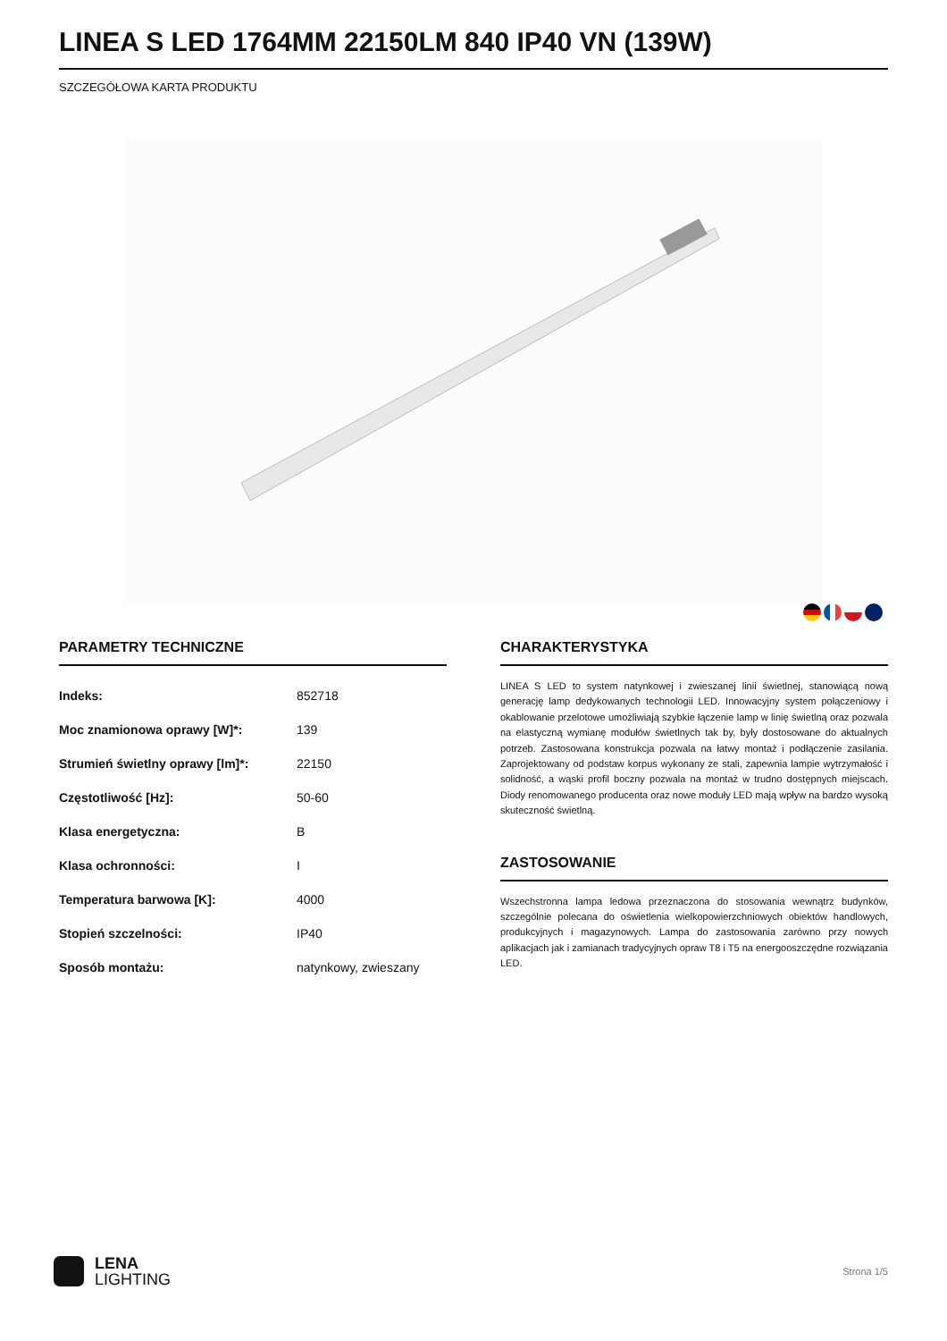LINEA S LED 1764MM 22150LM 840 IP40 VN (139W)
SZCZEGÓŁOWA KARTA PRODUKTU
PARAMETRY TECHNICZNE
| Indeks: | 852718 |
| Moc znamionowa oprawy [W]*: | 139 |
| Strumień świetlny oprawy [lm]*: | 22150 |
| Częstotliwość [Hz]: | 50-60 |
| Klasa energetyczna: | B |
| Klasa ochronności: | I |
| Temperatura barwowa [K]: | 4000 |
| Stopień szczelności: | IP40 |
| Sposób montażu: | natynkowy, zwieszany |
CHARAKTERYSTYKA
LINEA S LED to system natynkowej i zwieszanej linii świetlnej, stanowiącą nową generację lamp dedykowanych technologii LED. Innowacyjny system połączeniowy i okablowanie przelotowe umożliwiają szybkie łączenie lamp w linię świetlną oraz pozwala na elastyczną wymianę modułów świetlnych tak by, były dostosowane do aktualnych potrzeb. Zastosowana konstrukcja pozwala na łatwy montaż i podłączenie zasilania. Zaprojektowany od podstaw korpus wykonany ze stali, zapewnia lampie wytrzymałość i solidność, a wąski profil boczny pozwala na montaż w trudno dostępnych miejscach. Diody renomowanego producenta oraz nowe moduły LED mają wpływ na bardzo wysoką skuteczność świetlną.
ZASTOSOWANIE
Wszechstronna lampa ledowa przeznaczona do stosowania wewnątrz budynków, szczególnie polecana do oświetlenia wielkopowierzchniowych obiektów handlowych, produkcyjnych i magazynowych. Lampa do zastosowania zarówno przy nowych aplikacjach jak i zamianach tradycyjnych opraw T8 i T5 na energooszczędne rozwiązania LED.
LENA
LIGHTING
Strona 1/5